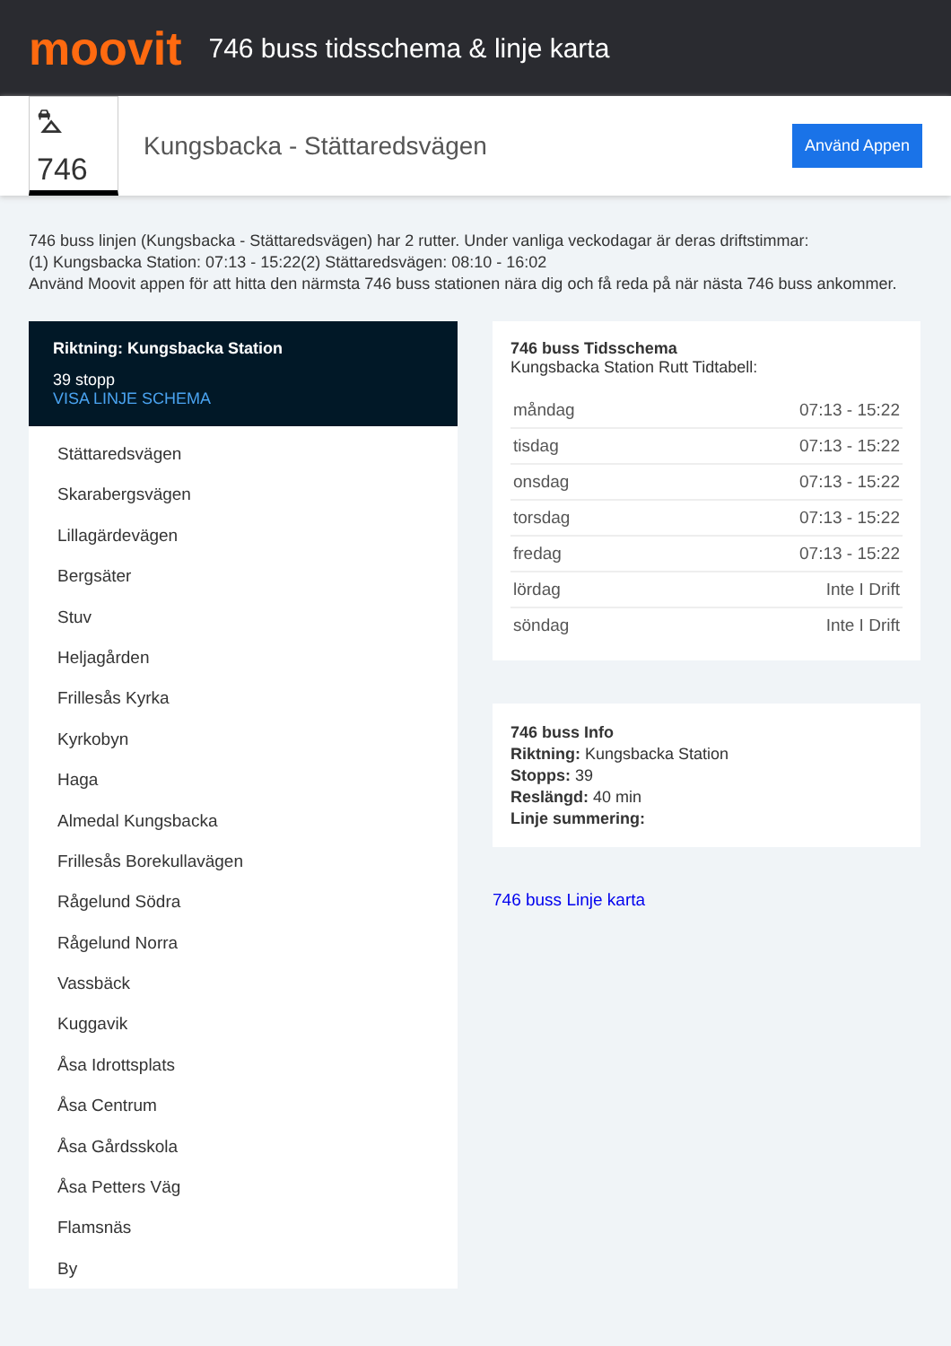moovit
746 buss tidsschema & linje karta
⛍ 746
Kungsbacka - Stättaredsvägen
Använd Appen
746 buss linjen (Kungsbacka - Stättaredsvägen) har 2 rutter. Under vanliga veckodagar är deras driftstimmar:
(1) Kungsbacka Station: 07:13 - 15:22(2) Stättaredsvägen: 08:10 - 16:02
Använd Moovit appen för att hitta den närmsta 746 buss stationen nära dig och få reda på när nästa 746 buss ankommer.
Riktning: Kungsbacka Station
39 stopp
VISA LINJE SCHEMA
Stättaredsvägen
Skarabergsvägen
Lillagärdevägen
Bergsäter
Stuv
Heljagården
Frillesås Kyrka
Kyrkobyn
Haga
Almedal Kungsbacka
Frillesås Borekullavägen
Rågelund Södra
Rågelund Norra
Vassbäck
Kuggavik
Åsa Idrottsplats
Åsa Centrum
Åsa Gårdsskola
Åsa Petters Väg
Flamsnäs
By
746 buss Tidsschema
Kungsbacka Station Rutt Tidtabell:
| måndag | 07:13 - 15:22 |
| tisdag | 07:13 - 15:22 |
| onsdag | 07:13 - 15:22 |
| torsdag | 07:13 - 15:22 |
| fredag | 07:13 - 15:22 |
| lördag | Inte I Drift |
| söndag | Inte I Drift |
746 buss Info
Riktning: Kungsbacka Station
Stopps: 39
Reslängd: 40 min
Linje summering:
746 buss Linje karta